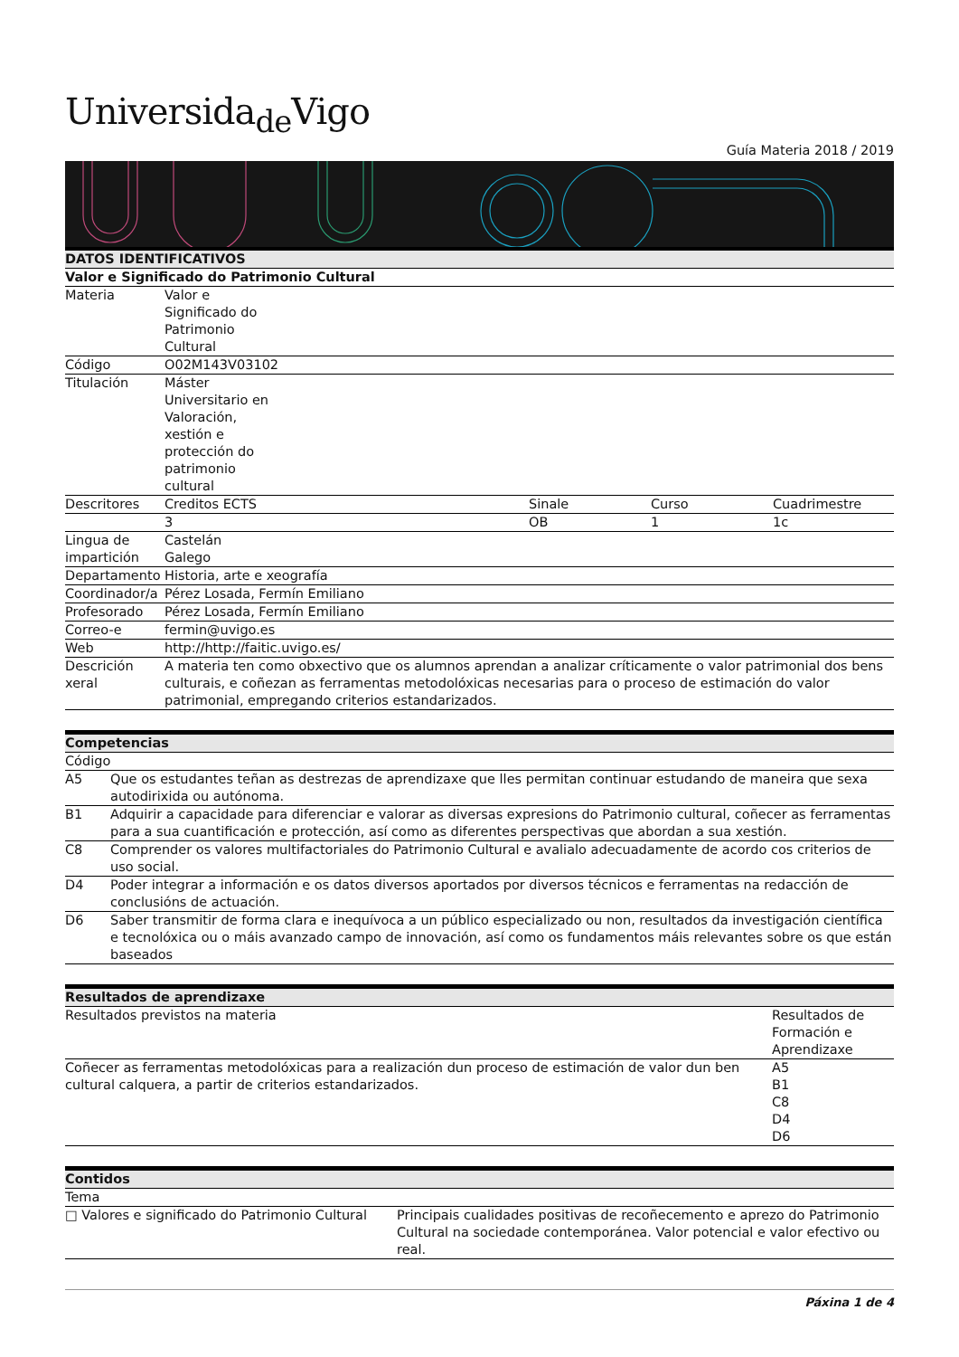Universida<sub>de</sub>Vigo
Guía Materia 2018 / 2019
| DATOS IDENTIFICATIVOS | | | | |
| --- | --- | --- | --- | --- |
| Valor e Significado do Patrimonio Cultural | | | | |
| Materia | Valor e Significado do Patrimonio Cultural | | | |
| Código | O02M143V03102 | | | |
| Titulación | Máster Universitario en Valoración, xestión e protección do patrimonio cultural | | | |
| Descritores | Creditos ECTS | Sinale | Curso | Cuadrimestre |
| | 3 | OB | 1 | 1c |
| Lingua de impartición | Castelán Galego | | | |
| Departamento | Historia, arte e xeografía | | | |
| Coordinador/a | Pérez Losada, Fermín Emiliano | | | |
| Profesorado | Pérez Losada, Fermín Emiliano | | | |
| Correo-e | fermin@uvigo.es | | | |
| Web | http://http://faitic.uvigo.es/ | | | |
| Descrición xeral | A materia ten como obxectivo que os alumnos aprendan a analizar críticamente o valor patrimonial dos bens culturais, e coñezan as ferramentas metodolóxicas necesarias para o proceso de estimación do valor patrimonial, empregando criterios estandarizados. | | | |
| Competencias | |
| --- | --- |
| Código | |
| A5 | Que os estudantes teñan as destrezas de aprendizaxe que lles permitan continuar estudando de maneira que sexa autodirixida ou autónoma. |
| B1 | Adquirir a capacidade para diferenciar e valorar as diversas expresions do Patrimonio cultural, coñecer as ferramentas para a sua cuantificación e protección, así como as diferentes perspectivas que abordan a sua xestión. |
| C8 | Comprender os valores multifactoriales do Patrimonio Cultural e avalialo adecuadamente de acordo cos criterios de uso social. |
| D4 | Poder integrar a información e os datos diversos aportados por diversos técnicos e ferramentas na redacción de conclusións de actuación. |
| D6 | Saber transmitir de forma clara e inequívoca a un público especializado ou non, resultados da investigación científica e tecnolóxica ou o máis avanzado campo de innovación, así como os fundamentos máis relevantes sobre os que están baseados |
| Resultados de aprendizaxe | |
| --- | --- |
| Resultados previstos na materia | Resultados de Formación e Aprendizaxe |
| Coñecer as ferramentas metodolóxicas para a realización dun proceso de estimación de valor dun ben cultural calquera, a partir de criterios estandarizados. | A5 B1 C8 D4 D6 |
| Contidos | |
| --- | --- |
| Tema | |
| □ Valores e significado do Patrimonio Cultural | Principais cualidades positivas de recoñecemento e aprezo do Patrimonio Cultural na sociedade contemporánea. Valor potencial e valor efectivo ou real. |
Páxina 1 de 4